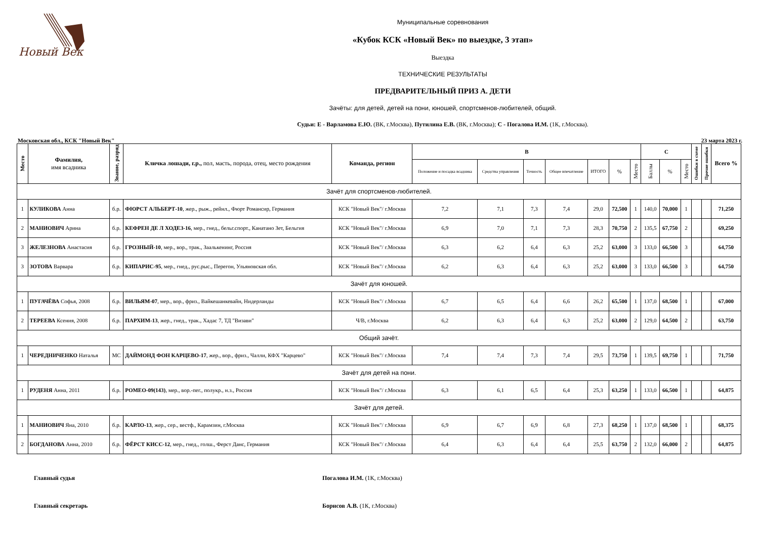Новый Век
Муниципальные соревнования
«Кубок КСК «Новый Век» по выездке, 3 этап»
Выездка
ТЕХНИЧЕСКИЕ РЕЗУЛЬТАТЫ
ПРЕДВАРИТЕЛЬНЫЙ ПРИЗ А. ДЕТИ
Зачёты: для детей, детей на пони, юношей, спортсменов-любителей, общий.
Судьи: Е - Варламова Е.Ю. (ВК, г.Москва), Путилина Е.В. (ВК, г.Москва); С - Погалова И.М. (1К, г.Москва).
Московская обл., КСК "Новый Век" 23 марта 2023 г.
| Место | Фамилия, имя всадника | Звание, разряд | Кличка лошади, г.р., пол, масть, порода, отец, место рождения | Команда, регион | B | | | | | | | C | | | Ошибки в схеме | Прочие ошибки | Всего % |
| --- | --- | --- | --- | --- | --- | --- | --- | --- | --- | --- | --- | --- | --- | --- | --- | --- | --- |
| | | | | | Положение и посадка всадника | Средства управления | Точность | Общее впечатление | ИТОГО | % | Место | Баллы | % | Место | | | |
| Зачёт для спортсменов-любителей. | | | | | | | | | | | | | | | | | |
| 1 | КУЛИКОВА Анна | б.р. | ФЮРСТ АЛЬБЕРТ-10 , жер., рыж., рейнл., Фюрт Романсир, Германия | КСК "Новый Век"/ г.Москва | 7,2 | 7,1 | 7,3 | 7,4 | 29,0 | 72,500 | 1 | 140,0 | 70,000 | 1 | | | 71,250 |
| 2 | МАНИОВИЧ Арина | б.р. | КЕФРЕН ДЕ Л ХОДЕЗ-16 , мер., гнед., бельг.спорт., Канатано Зет, Бельгия | КСК "Новый Век"/ г.Москва | 6,9 | 7,0 | 7,1 | 7,3 | 28,3 | 70,750 | 2 | 135,5 | 67,750 | 2 | | | 69,250 |
| 3 | ЖЕЛЕЗНОВА Анастасия | б.р. | ГРОЗНЫЙ-10 , мер., вор., трак., Заалькенинг, Россия | КСК "Новый Век"/ г.Москва | 6,3 | 6,2 | 6,4 | 6,3 | 25,2 | 63,000 | 3 | 133,0 | 66,500 | 3 | | | 64,750 |
| 3 | ЗОТОВА Варвара | б.р. | КИПАРИС-95 , мер., гнед., рус.рыс., Перегон, Ульяновская обл. | КСК "Новый Век"/ г.Москва | 6,2 | 6,3 | 6,4 | 6,3 | 25,2 | 63,000 | 3 | 133,0 | 66,500 | 3 | | | 64,750 |
| Зачёт для юношей. | | | | | | | | | | | | | | | | | |
| 1 | ПУГАЧЁВА Софья, 2008 | б.р. | ВИЛЬЯМ-07 , мер., вор., фриз., Вайкешанкевайн, Нидерланды | КСК "Новый Век"/ г.Москва | 6,7 | 6,5 | 6,4 | 6,6 | 26,2 | 65,500 | 1 | 137,0 | 68,500 | 1 | | | 67,000 |
| 2 | ТЕРЕЕВА Ксения, 2008 | б.р. | ПАРХИМ-13 , жер., гнед., трак., Хадас 7, ТД "Визави" | Ч/В, г.Москва | 6,2 | 6,3 | 6,4 | 6,3 | 25,2 | 63,000 | 2 | 129,0 | 64,500 | 2 | | | 63,750 |
| Общий зачёт. | | | | | | | | | | | | | | | | | |
| 1 | ЧЕРЕДНИЧЕНКО Наталья | МС | ДАЙМОНД ФОН КАРЦЕВО-17 , жер., вор., фриз., Чалли, КФХ "Карцево" | КСК "Новый Век"/ г.Москва | 7,4 | 7,4 | 7,3 | 7,4 | 29,5 | 73,750 | 1 | 139,5 | 69,750 | 1 | | | 71,750 |
| Зачёт для детей на пони. | | | | | | | | | | | | | | | | | |
| 1 | РУДЕНЯ Анна, 2011 | б.р. | РОМЕО-09(143) , мер., вор.-пег., полукр., н.з., Россия | КСК "Новый Век"/ г.Москва | 6,3 | 6,1 | 6,5 | 6,4 | 25,3 | 63,250 | 1 | 133,0 | 66,500 | 1 | | | 64,875 |
| Зачёт для детей. | | | | | | | | | | | | | | | | | |
| 1 | МАНИОВИЧ Яна, 2010 | б.р. | КАРЛО-13 , жер., сер., вестф., Карамзин, г.Москва | КСК "Новый Век"/ г.Москва | 6,9 | 6,7 | 6,9 | 6,8 | 27,3 | 68,250 | 1 | 137,0 | 68,500 | 1 | | | 68,375 |
| 2 | БОГДАНОВА Анна, 2010 | б.р. | ФЁРСТ КИСС-12 , мер., гнед., голш., Ферст Данс, Германия | КСК "Новый Век"/ г.Москва | 6,4 | 6,3 | 6,4 | 6,4 | 25,5 | 63,750 | 2 | 132,0 | 66,000 | 2 | | | 64,875 |
Главный судья Погалова И.М. (1К, г.Москва)
Главный секретарь Борисов А.В. (1К, г.Москва)